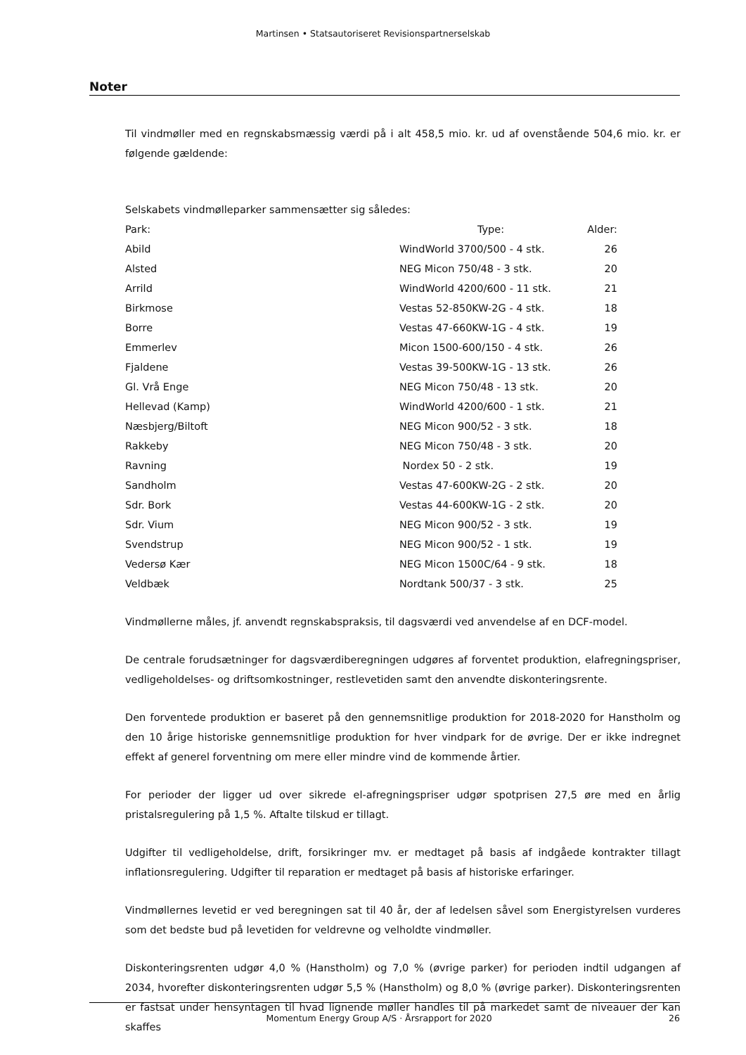Martinsen • Statsautoriseret Revisionspartnerselskab
Noter
Til vindmøller med en regnskabsmæssig værdi på i alt 458,5 mio. kr. ud af ovenstående 504,6 mio. kr. er følgende gældende:
Selskabets vindmølleparker sammensætter sig således:
| Park: | Type: | Alder: |
| --- | --- | --- |
| Abild | WindWorld 3700/500 - 4 stk. | 26 |
| Alsted | NEG Micon 750/48 - 3 stk. | 20 |
| Arrild | WindWorld 4200/600 - 11 stk. | 21 |
| Birkmose | Vestas 52-850KW-2G - 4 stk. | 18 |
| Borre | Vestas 47-660KW-1G - 4 stk. | 19 |
| Emmerlev | Micon 1500-600/150 - 4 stk. | 26 |
| Fjaldene | Vestas 39-500KW-1G - 13 stk. | 26 |
| Gl. Vrå Enge | NEG Micon 750/48 - 13 stk. | 20 |
| Hellevad (Kamp) | WindWorld 4200/600 - 1 stk. | 21 |
| Næsbjerg/Biltoft | NEG Micon 900/52 - 3 stk. | 18 |
| Rakkeby | NEG Micon 750/48 - 3 stk. | 20 |
| Ravning | Nordex 50 - 2 stk. | 19 |
| Sandholm | Vestas 47-600KW-2G - 2 stk. | 20 |
| Sdr. Bork | Vestas 44-600KW-1G - 2 stk. | 20 |
| Sdr. Vium | NEG Micon 900/52 - 3 stk. | 19 |
| Svendstrup | NEG Micon 900/52 - 1 stk. | 19 |
| Vedersø Kær | NEG Micon 1500C/64 - 9 stk. | 18 |
| Veldbæk | Nordtank 500/37 - 3 stk. | 25 |
Vindmøllerne måles, jf. anvendt regnskabspraksis, til dagsværdi ved anvendelse af en DCF-model.
De centrale forudsætninger for dagsværdiberegningen udgøres af forventet produktion, elafregningspriser, vedligeholdelses- og driftsomkostninger, restlevetiden samt den anvendte diskonteringsrente.
Den forventede produktion er baseret på den gennemsnitlige produktion for 2018-2020 for Hanstholm og den 10 årige historiske gennemsnitlige produktion for hver vindpark for de øvrige. Der er ikke indregnet effekt af generel forventning om mere eller mindre vind de kommende årtier.
For perioder der ligger ud over sikrede el-afregningspriser udgør spotprisen 27,5 øre med en årlig pristalsregulering på 1,5 %. Aftalte tilskud er tillagt.
Udgifter til vedligeholdelse, drift, forsikringer mv. er medtaget på basis af indgåede kontrakter tillagt inflationsregulering. Udgifter til reparation er medtaget på basis af historiske erfaringer.
Vindmøllernes levetid er ved beregningen sat til 40 år, der af ledelsen såvel som Energistyrelsen vurderes som det bedste bud på levetiden for veldrevne og velholdte vindmøller.
Diskonteringsrenten udgør 4,0 % (Hanstholm) og 7,0 % (øvrige parker) for perioden indtil udgangen af 2034, hvorefter diskonteringsrenten udgør 5,5 % (Hanstholm) og 8,0 % (øvrige parker). Diskonteringsrenten er fastsat under hensyntagen til hvad lignende møller handles til på markedet samt de niveauer der kan skaffes
Momentum Energy Group A/S · Årsrapport for 2020 26